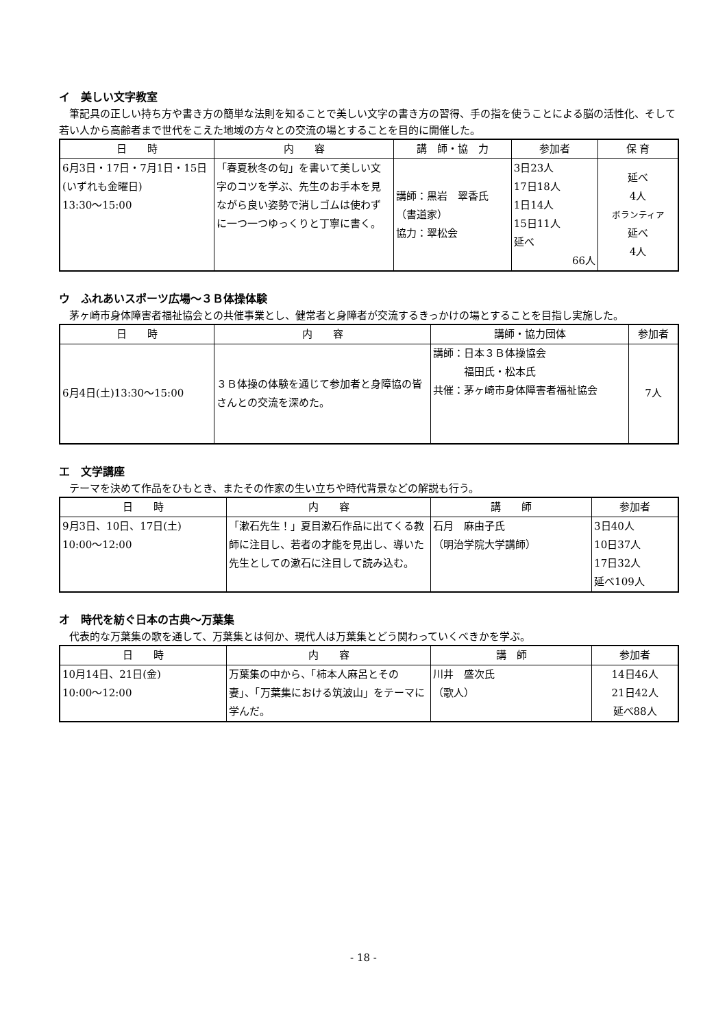イ　美しい文字教室
筆記具の正しい持ち方や書き方の簡単な法則を知ることで美しい文字の書き方の習得、手の指を使うことによる脳の活性化、そして若い人から高齢者まで世代をこえた地域の方々との交流の場とすることを目的に開催した。
| 日 時 | 内 容 | 講 師・協 力 | 参加者 | 保 育 |
| --- | --- | --- | --- | --- |
| 6月3日・17日・7月1日・15日(いずれも金曜日) 13:30～15:00 | 「春夏秋冬の句」を書いて美しい文字のコツを学ぶ、先生のお手本を見ながら良い姿勢で消しゴムは使わずに一つ一つゆっくりと丁寧に書く。 | 講師：黒岩 翠香氏（書道家） 協力：翠松会 | 3日23人 17日18人 1日14人 15日11人 延べ 66人 | 延べ 4人 ボランティア 延べ 4人 |
ウ　ふれあいスポーツ広場～３Ｂ体操体験
茅ヶ崎市身体障害者福祉協会との共催事業とし、健常者と身障者が交流するきっかけの場とすることを目指し実施した。
| 日 時 | 内 容 | 講師・協力団体 | 参加者 |
| --- | --- | --- | --- |
| 6月4日(土)13:30～15:00 | ３Ｂ体操の体験を通じて参加者と身障協の皆さんとの交流を深めた。 | 講師：日本３Ｂ体操協会 福田氏・松本氏 共催：茅ヶ崎市身体障害者福祉協会 | 7人 |
エ　文学講座
テーマを決めて作品をひもとき、またその作家の生い立ちや時代背景などの解説も行う。
| 日 時 | 内 容 | 講 師 | 参加者 |
| --- | --- | --- | --- |
| 9月3日、10日、17日(土) 10:00～12:00 | 「漱石先生！」夏目漱石作品に出てくる教師に注目し、若者の才能を見出し、導いた先生としての漱石に注目して読み込む。 | 石月 麻由子氏 （明治学院大学講師） | 3日40人 10日37人 17日32人 延べ109人 |
オ　時代を紡ぐ日本の古典～万葉集
代表的な万葉集の歌を通して、万葉集とは何か、現代人は万葉集とどう関わっていくべきかを学ぶ。
| 日 時 | 内 容 | 講 師 | 参加者 |
| --- | --- | --- | --- |
| 10月14日、21日(金) 10:00～12:00 | 万葉集の中から、「柿本人麻呂とその妻」、「万葉集における筑波山」をテーマに学んだ。 | 川井 盛次氏 （歌人） | 14日46人 21日42人 延べ88人 |
- 18 -